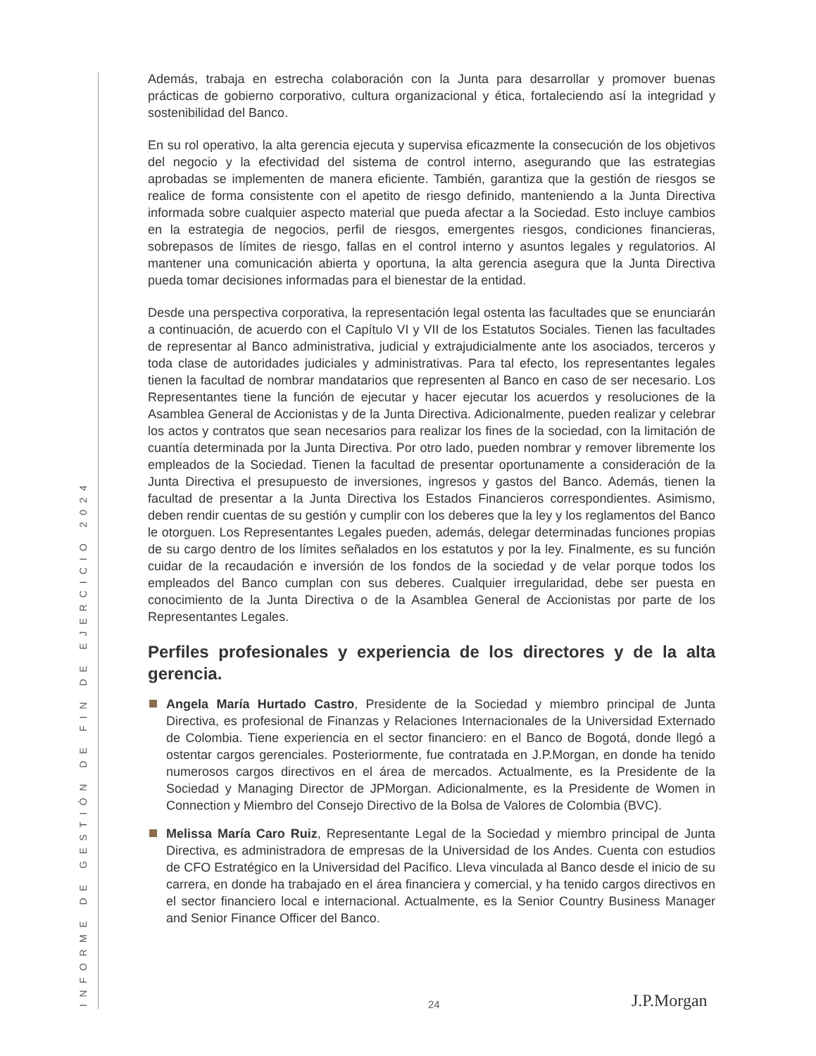INFORME DE GESTIÓN DE FIN DE EJERCICIO 2024
Además, trabaja en estrecha colaboración con la Junta para desarrollar y promover buenas prácticas de gobierno corporativo, cultura organizacional y ética, fortaleciendo así la integridad y sostenibilidad del Banco.
En su rol operativo, la alta gerencia ejecuta y supervisa eficazmente la consecución de los objetivos del negocio y la efectividad del sistema de control interno, asegurando que las estrategias aprobadas se implementen de manera eficiente. También, garantiza que la gestión de riesgos se realice de forma consistente con el apetito de riesgo definido, manteniendo a la Junta Directiva informada sobre cualquier aspecto material que pueda afectar a la Sociedad. Esto incluye cambios en la estrategia de negocios, perfil de riesgos, emergentes riesgos, condiciones financieras, sobrepasos de límites de riesgo, fallas en el control interno y asuntos legales y regulatorios. Al mantener una comunicación abierta y oportuna, la alta gerencia asegura que la Junta Directiva pueda tomar decisiones informadas para el bienestar de la entidad.
Desde una perspectiva corporativa, la representación legal ostenta las facultades que se enunciarán a continuación, de acuerdo con el Capítulo VI y VII de los Estatutos Sociales. Tienen las facultades de representar al Banco administrativa, judicial y extrajudicialmente ante los asociados, terceros y toda clase de autoridades judiciales y administrativas. Para tal efecto, los representantes legales tienen la facultad de nombrar mandatarios que representen al Banco en caso de ser necesario. Los Representantes tiene la función de ejecutar y hacer ejecutar los acuerdos y resoluciones de la Asamblea General de Accionistas y de la Junta Directiva. Adicionalmente, pueden realizar y celebrar los actos y contratos que sean necesarios para realizar los fines de la sociedad, con la limitación de cuantía determinada por la Junta Directiva. Por otro lado, pueden nombrar y remover libremente los empleados de la Sociedad. Tienen la facultad de presentar oportunamente a consideración de la Junta Directiva el presupuesto de inversiones, ingresos y gastos del Banco. Además, tienen la facultad de presentar a la Junta Directiva los Estados Financieros correspondientes. Asimismo, deben rendir cuentas de su gestión y cumplir con los deberes que la ley y los reglamentos del Banco le otorguen. Los Representantes Legales pueden, además, delegar determinadas funciones propias de su cargo dentro de los límites señalados en los estatutos y por la ley. Finalmente, es su función cuidar de la recaudación e inversión de los fondos de la sociedad y de velar porque todos los empleados del Banco cumplan con sus deberes. Cualquier irregularidad, debe ser puesta en conocimiento de la Junta Directiva o de la Asamblea General de Accionistas por parte de los Representantes Legales.
Perfiles profesionales y experiencia de los directores y de la alta gerencia.
Angela María Hurtado Castro, Presidente de la Sociedad y miembro principal de Junta Directiva, es profesional de Finanzas y Relaciones Internacionales de la Universidad Externado de Colombia. Tiene experiencia en el sector financiero: en el Banco de Bogotá, donde llegó a ostentar cargos gerenciales. Posteriormente, fue contratada en J.P.Morgan, en donde ha tenido numerosos cargos directivos en el área de mercados. Actualmente, es la Presidente de la Sociedad y Managing Director de JPMorgan. Adicionalmente, es la Presidente de Women in Connection y Miembro del Consejo Directivo de la Bolsa de Valores de Colombia (BVC).
Melissa María Caro Ruiz, Representante Legal de la Sociedad y miembro principal de Junta Directiva, es administradora de empresas de la Universidad de los Andes. Cuenta con estudios de CFO Estratégico en la Universidad del Pacífico. Lleva vinculada al Banco desde el inicio de su carrera, en donde ha trabajado en el área financiera y comercial, y ha tenido cargos directivos en el sector financiero local e internacional. Actualmente, es la Senior Country Business Manager and Senior Finance Officer del Banco.
24 J.P.Morgan